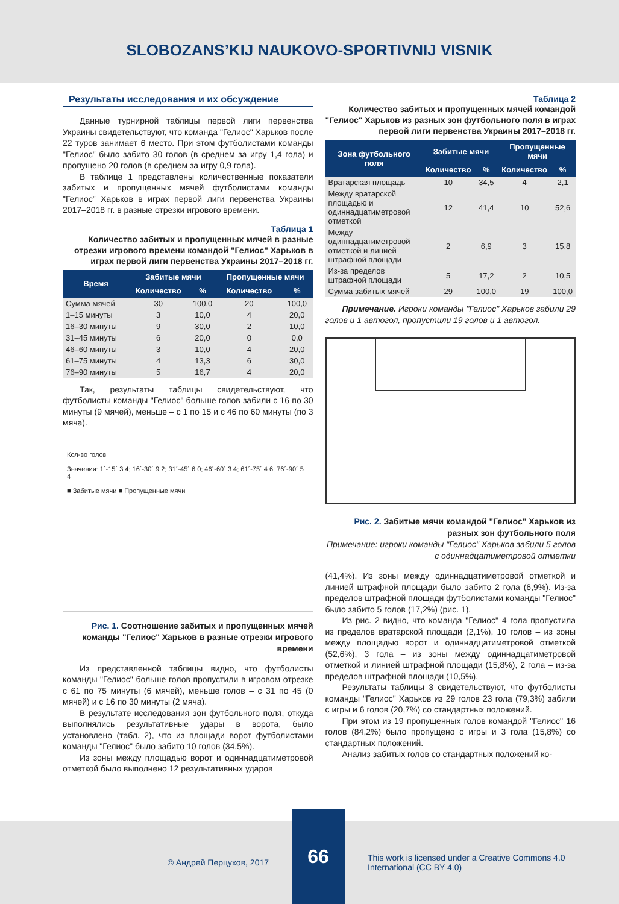SLOBOZANS’KIJ NAUKOVO-SPORTIVNIJ VISNIK
Результаты исследования и их обсуждение
Данные турнирной таблицы первой лиги первенства Украины свидетельствуют, что команда "Гелиос" Харьков после 22 туров занимает 6 место. При этом футболистами команды "Гелиос" было забито 30 голов (в среднем за игру 1,4 гола) и пропущено 20 голов (в среднем за игру 0,9 гола).
В таблице 1 представлены количественные показатели забитых и пропущенных мячей футболистами команды "Гелиос" Харьков в играх первой лиги первенства Украины 2017–2018 гг. в разные отрезки игрового времени.
Таблица 1
Количество забитых и пропущенных мячей в разные отрезки игрового времени командой "Гелиос" Харьков в играх первой лиги первенства Украины 2017–2018 гг.
| Время | Забитые мячи | | Пропущенные мячи | |
| --- | --- | --- | --- | --- |
| | Количество | % | Количество | % |
| Сумма мячей | 30 | 100,0 | 20 | 100,0 |
| 1–15 минуты | 3 | 10,0 | 4 | 20,0 |
| 16–30 минуты | 9 | 30,0 | 2 | 10,0 |
| 31–45 минуты | 6 | 20,0 | 0 | 0,0 |
| 46–60 минуты | 3 | 10,0 | 4 | 20,0 |
| 61–75 минуты | 4 | 13,3 | 6 | 30,0 |
| 76–90 минуты | 5 | 16,7 | 4 | 20,0 |
Так, результаты таблицы свидетельствуют, что футболисты команды "Гелиос" больше голов забили с 16 по 30 минуты (9 мячей), меньше – с 1 по 15 и с 46 по 60 минуты (по 3 мяча).
Кол-во голов
Значения: 1´-15´ 3 4; 16´-30´ 9 2; 31´-45´ 6 0; 46´-60´ 3 4; 61´-75´ 4 6; 76´-90´ 5 4
■ Забитые мячи ■ Пропущенные мячи
Рис. 1. Соотношение забитых и пропущенных мячей команды "Гелиос" Харьков в разные отрезки игрового времени
Из представленной таблицы видно, что футболисты команды "Гелиос" больше голов пропустили в игровом отрезке с 61 по 75 минуты (6 мячей), меньше голов – с 31 по 45 (0 мячей) и с 16 по 30 минуты (2 мяча).
В результате исследования зон футбольного поля, откуда выполнялись результативные удары в ворота, было установлено (табл. 2), что из площади ворот футболистами команды "Гелиос" было забито 10 голов (34,5%).
Из зоны между площадью ворот и одиннадцатиметровой отметкой было выполнено 12 результативных ударов
Таблица 2
Количество забитых и пропущенных мячей командой "Гелиос" Харьков из разных зон футбольного поля в играх первой лиги первенства Украины 2017–2018 гг.
| Зона футбольного поля | Забитые мячи | | Пропущенные мячи | |
| --- | --- | --- | --- | --- |
| | Количество | % | Количество | % |
| Вратарская площадь | 10 | 34,5 | 4 | 2,1 |
| Между вратарской площадью и одиннадцатиметровой отметкой | 12 | 41,4 | 10 | 52,6 |
| Между одиннадцатиметровой отметкой и линией штрафной площади | 2 | 6,9 | 3 | 15,8 |
| Из-за пределов штрафной площади | 5 | 17,2 | 2 | 10,5 |
| Сумма забитых мячей | 29 | 100,0 | 19 | 100,0 |
Примечание. Игроки команды "Гелиос" Харьков забили 29 голов и 1 автогол, пропустили 19 голов и 1 автогол.
Рис. 2. Забитые мячи командой "Гелиос" Харьков из разных зон футбольного поля
Примечание: игроки команды "Гелиос" Харьков забили 5 голов с одиннадцатиметровой отметки
(41,4%). Из зоны между одиннадцатиметровой отметкой и линией штрафной площади было забито 2 гола (6,9%). Из-за пределов штрафной площади футболистами команды "Гелиос" было забито 5 голов (17,2%) (рис. 1).
Из рис. 2 видно, что команда "Гелиос" 4 гола пропустила из пределов вратарской площади (2,1%), 10 голов – из зоны между площадью ворот и одиннадцатиметровой отметкой (52,6%), 3 гола – из зоны между одиннадцатиметровой отметкой и линией штрафной площади (15,8%), 2 гола – из-за пределов штрафной площади (10,5%).
Результаты таблицы 3 свидетельствуют, что футболисты команды "Гелиос" Харьков из 29 голов 23 гола (79,3%) забили с игры и 6 голов (20,7%) со стандартных положений.
При этом из 19 пропущенных голов командой "Гелиос" 16 голов (84,2%) было пропущено с игры и 3 гола (15,8%) со стандартных положений.
Анализ забитых голов со стандартных положений ко-
© Андрей Перцухов, 2017
66
This work is licensed under a Creative Commons 4.0 International (CC BY 4.0)